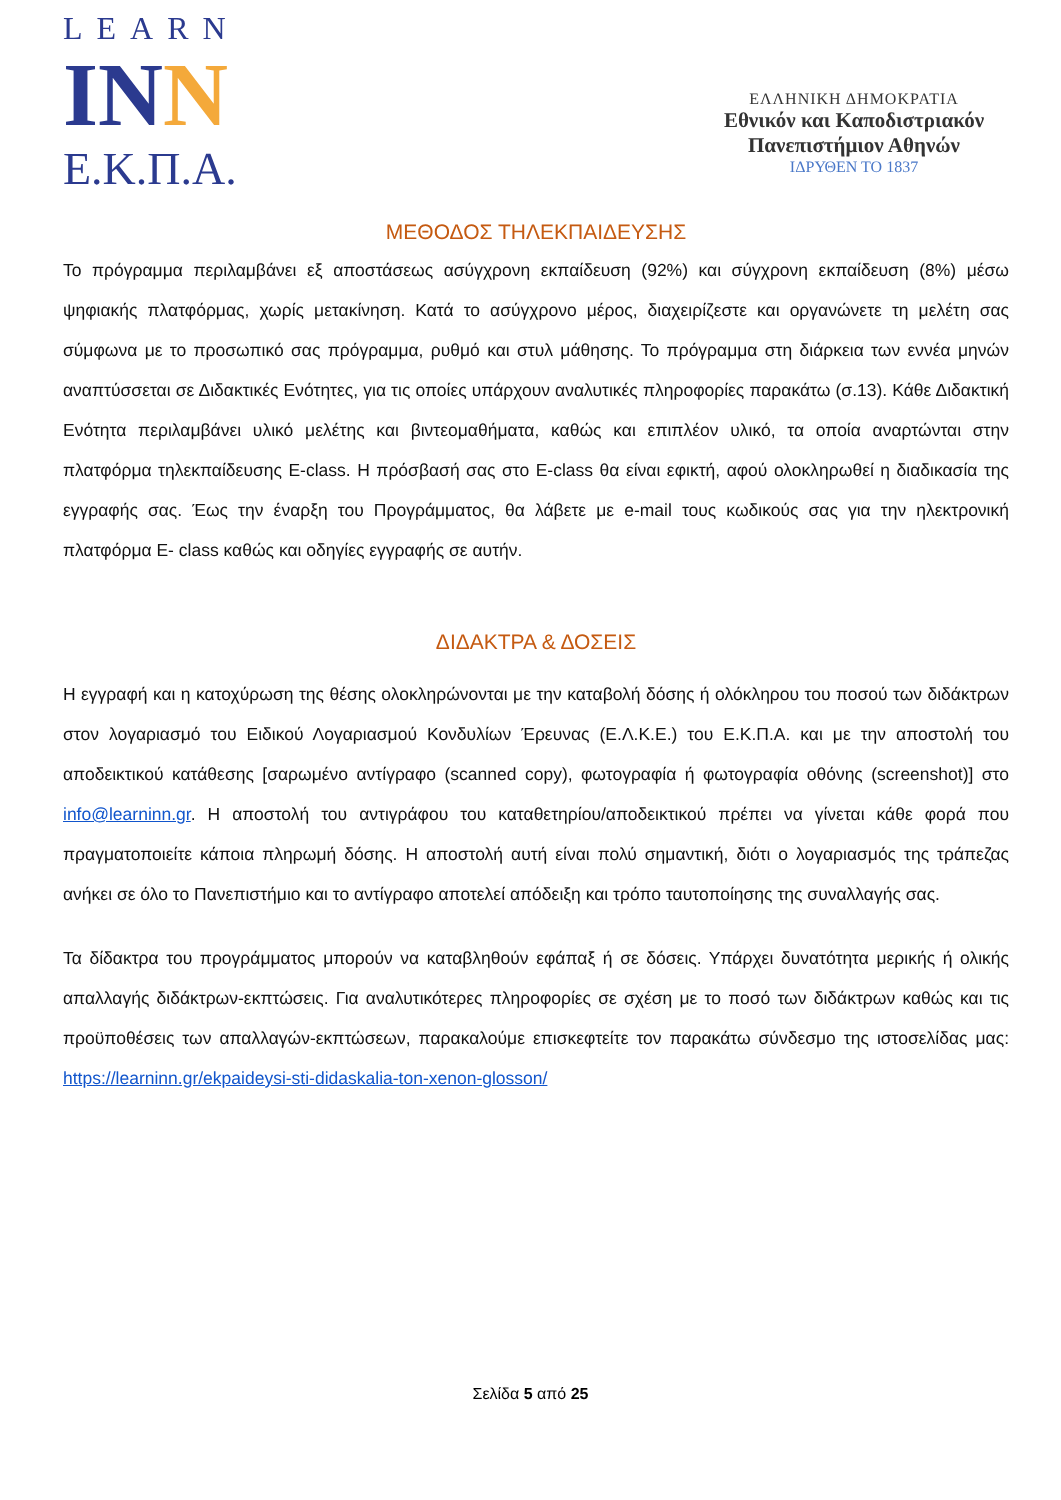LEARN
INN
Ε.Κ.Π.Α.
ΕΛΛΗΝΙΚΗ ΔΗΜΟΚΡΑΤΙΑ
Εθνικόν και Καποδιστριακόν Πανεπιστήμιον Αθηνών
ΙΔΡΥΘΕΝ ΤΟ 1837
ΜΕΘΟΔΟΣ ΤΗΛΕΚΠΑΙΔΕΥΣΗΣ
Το πρόγραμμα περιλαμβάνει εξ αποστάσεως ασύγχρονη εκπαίδευση (92%) και σύγχρονη εκπαίδευση (8%) μέσω ψηφιακής πλατφόρμας, χωρίς μετακίνηση. Κατά το ασύγχρονο μέρος, διαχειρίζεστε και οργανώνετε τη μελέτη σας σύμφωνα με το προσωπικό σας πρόγραμμα, ρυθμό και στυλ μάθησης. Το πρόγραμμα στη διάρκεια των εννέα μηνών αναπτύσσεται σε Διδακτικές Ενότητες, για τις οποίες υπάρχουν αναλυτικές πληροφορίες παρακάτω (σ.13). Κάθε Διδακτική Ενότητα περιλαμβάνει υλικό μελέτης και βιντεομαθήματα, καθώς και επιπλέον υλικό, τα οποία αναρτώνται στην πλατφόρμα τηλεκπαίδευσης E-class. Η πρόσβασή σας στο E-class θα είναι εφικτή, αφού ολοκληρωθεί η διαδικασία της εγγραφής σας. Έως την έναρξη του Προγράμματος, θα λάβετε με e-mail τους κωδικούς σας για την ηλεκτρονική πλατφόρμα E- class καθώς και οδηγίες εγγραφής σε αυτήν.
ΔΙΔΑΚΤΡΑ & ΔΟΣΕΙΣ
Η εγγραφή και η κατοχύρωση της θέσης ολοκληρώνονται με την καταβολή δόσης ή ολόκληρου του ποσού των διδάκτρων στον λογαριασμό του Ειδικού Λογαριασμού Κονδυλίων Έρευνας (Ε.Λ.Κ.Ε.) του Ε.Κ.Π.Α. και με την αποστολή του αποδεικτικού κατάθεσης [σαρωμένο αντίγραφο (scanned copy), φωτογραφία ή φωτογραφία οθόνης (screenshot)] στο info@learninn.gr. Η αποστολή του αντιγράφου του καταθετηρίου/αποδεικτικού πρέπει να γίνεται κάθε φορά που πραγματοποιείτε κάποια πληρωμή δόσης. Η αποστολή αυτή είναι πολύ σημαντική, διότι ο λογαριασμός της τράπεζας ανήκει σε όλο το Πανεπιστήμιο και το αντίγραφο αποτελεί απόδειξη και τρόπο ταυτοποίησης της συναλλαγής σας.
Τα δίδακτρα του προγράμματος μπορούν να καταβληθούν εφάπαξ ή σε δόσεις. Υπάρχει δυνατότητα μερικής ή ολικής απαλλαγής διδάκτρων-εκπτώσεις. Για αναλυτικότερες πληροφορίες σε σχέση με το ποσό των διδάκτρων καθώς και τις προϋποθέσεις των απαλλαγών-εκπτώσεων, παρακαλούμε επισκεφτείτε τον παρακάτω σύνδεσμο της ιστοσελίδας μας: https://learninn.gr/ekpaideysi-sti-didaskalia-ton-xenon-glosson/
Σελίδα 5 από 25